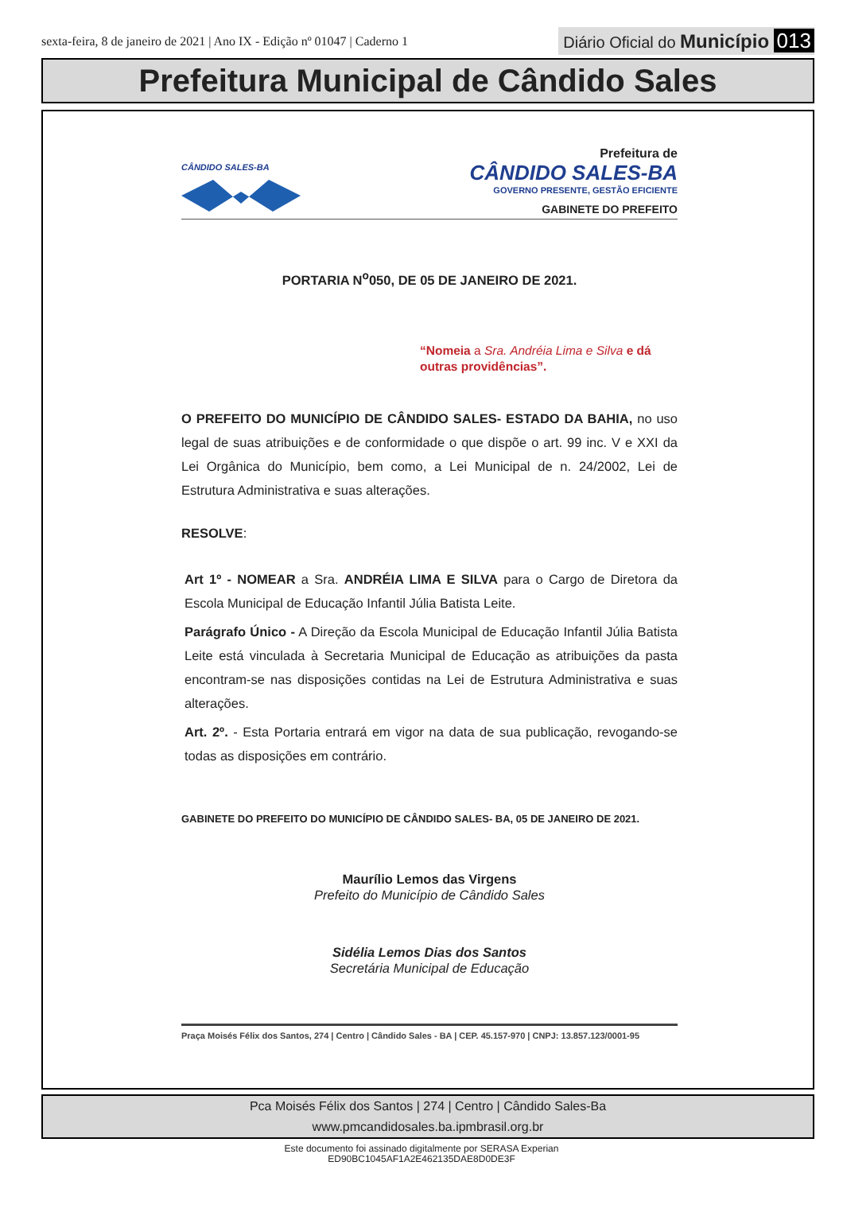sexta-feira, 8 de janeiro de 2021 | Ano IX - Edição nº 01047 | Caderno 1
Diário Oficial do Município 013
Prefeitura Municipal de Cândido Sales
CÂNDIDO SALES-BA
Prefeitura de
CÂNDIDO SALES-BA
GOVERNO PRESENTE, GESTÃO EFICIENTE
GABINETE DO PREFEITO
PORTARIA N<sup>o</sup>050, DE 05 DE JANEIRO DE 2021.
“Nomeia a Sra. Andréia Lima e Silva e dá outras providências”.
O PREFEITO DO MUNICÍPIO DE CÂNDIDO SALES- ESTADO DA BAHIA, no uso legal de suas atribuições e de conformidade o que dispõe o art. 99 inc. V e XXI da Lei Orgânica do Município, bem como, a Lei Municipal de n. 24/2002, Lei de Estrutura Administrativa e suas alterações.
RESOLVE:
Art 1º - NOMEAR a Sra. ANDRÉIA LIMA E SILVA para o Cargo de Diretora da Escola Municipal de Educação Infantil Júlia Batista Leite.
Parágrafo Único - A Direção da Escola Municipal de Educação Infantil Júlia Batista Leite está vinculada à Secretaria Municipal de Educação as atribuições da pasta encontram-se nas disposições contidas na Lei de Estrutura Administrativa e suas alterações.
Art. 2º. - Esta Portaria entrará em vigor na data de sua publicação, revogando-se todas as disposições em contrário.
GABINETE DO PREFEITO DO MUNICÍPIO DE CÂNDIDO SALES- BA, 05 DE JANEIRO DE 2021.
Maurílio Lemos das Virgens
Prefeito do Município de Cândido Sales
Sidélia Lemos Dias dos Santos
Secretária Municipal de Educação
Praça Moisés Félix dos Santos, 274 | Centro | Cândido Sales - BA | CEP. 45.157-970 | CNPJ: 13.857.123/0001-95
Pca Moisés Félix dos Santos | 274 | Centro | Cândido Sales-Ba
www.pmcandidosales.ba.ipmbrasil.org.br
Este documento foi assinado digitalmente por SERASA Experian
ED90BC1045AF1A2E462135DAE8D0DE3F